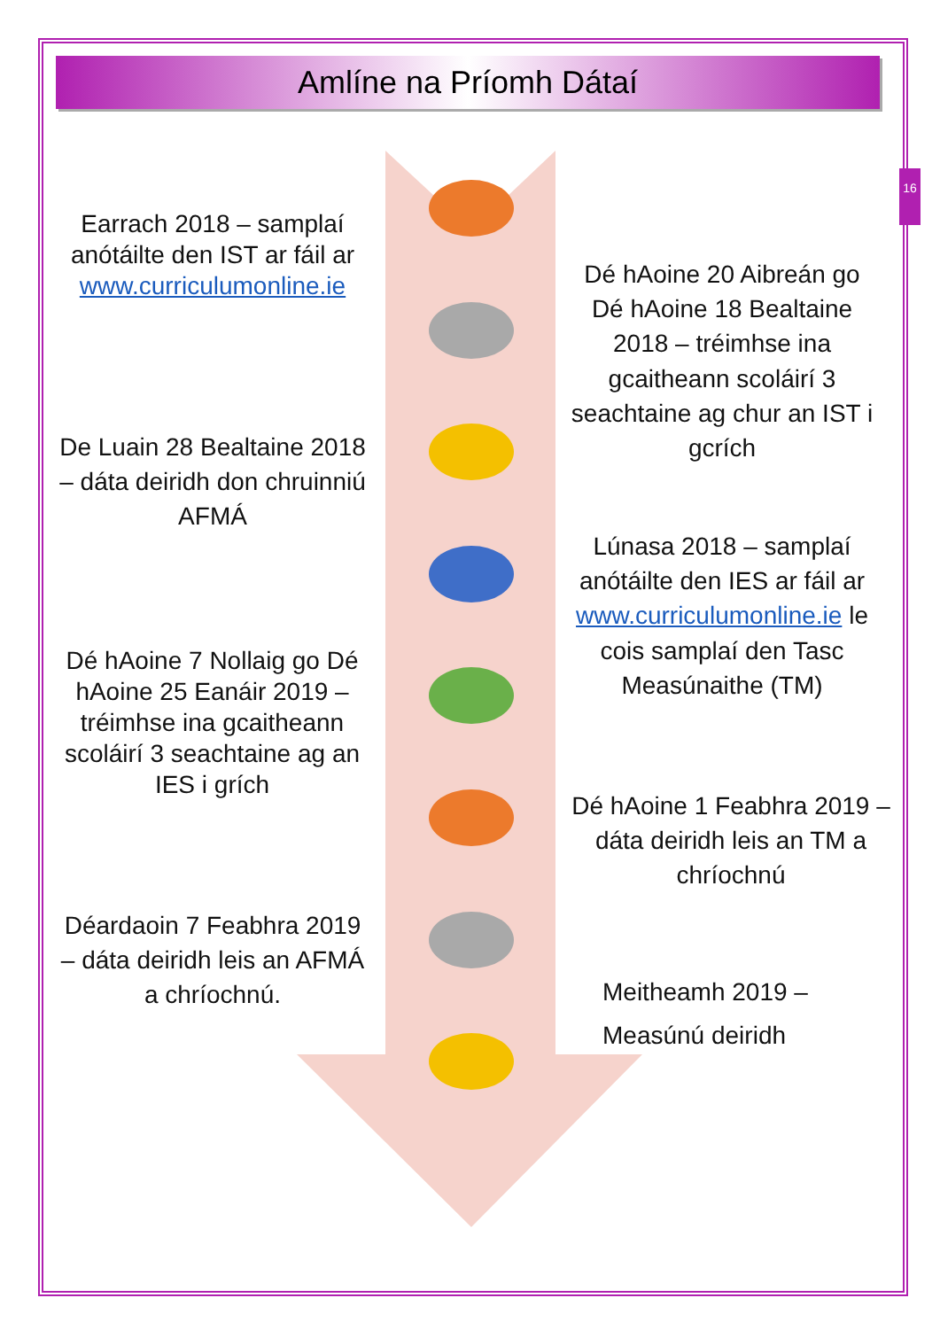Amlíne na Príomh Dátaí
16
Earrach 2018 – samplaí anótáilte den IST ar fáil ar www.curriculumonline.ie
Dé hAoine 20 Aibreán go Dé hAoine 18 Bealtaine 2018 – tréimhse ina gcaitheann scoláirí 3 seachtaine ag chur an IST i gcrích
De Luain 28 Bealtaine 2018 – dáta deiridh don chruinniú AFMÁ
Lúnasa 2018 – samplaí anótáilte den IES ar fáil ar www.curriculumonline.ie le cois samplaí den Tasc Measúnaithe (TM)
Dé hAoine 7 Nollaig go Dé hAoine 25 Eanáir 2019 – tréimhse ina gcaitheann scoláirí 3 seachtaine ag an IES i grích
Dé hAoine 1 Feabhra 2019 – dáta deiridh leis an TM a chríochnú
Déardaoin 7 Feabhra 2019 – dáta deiridh leis an AFMÁ a chríochnú.
Meitheamh 2019 –
Measúnú deiridh